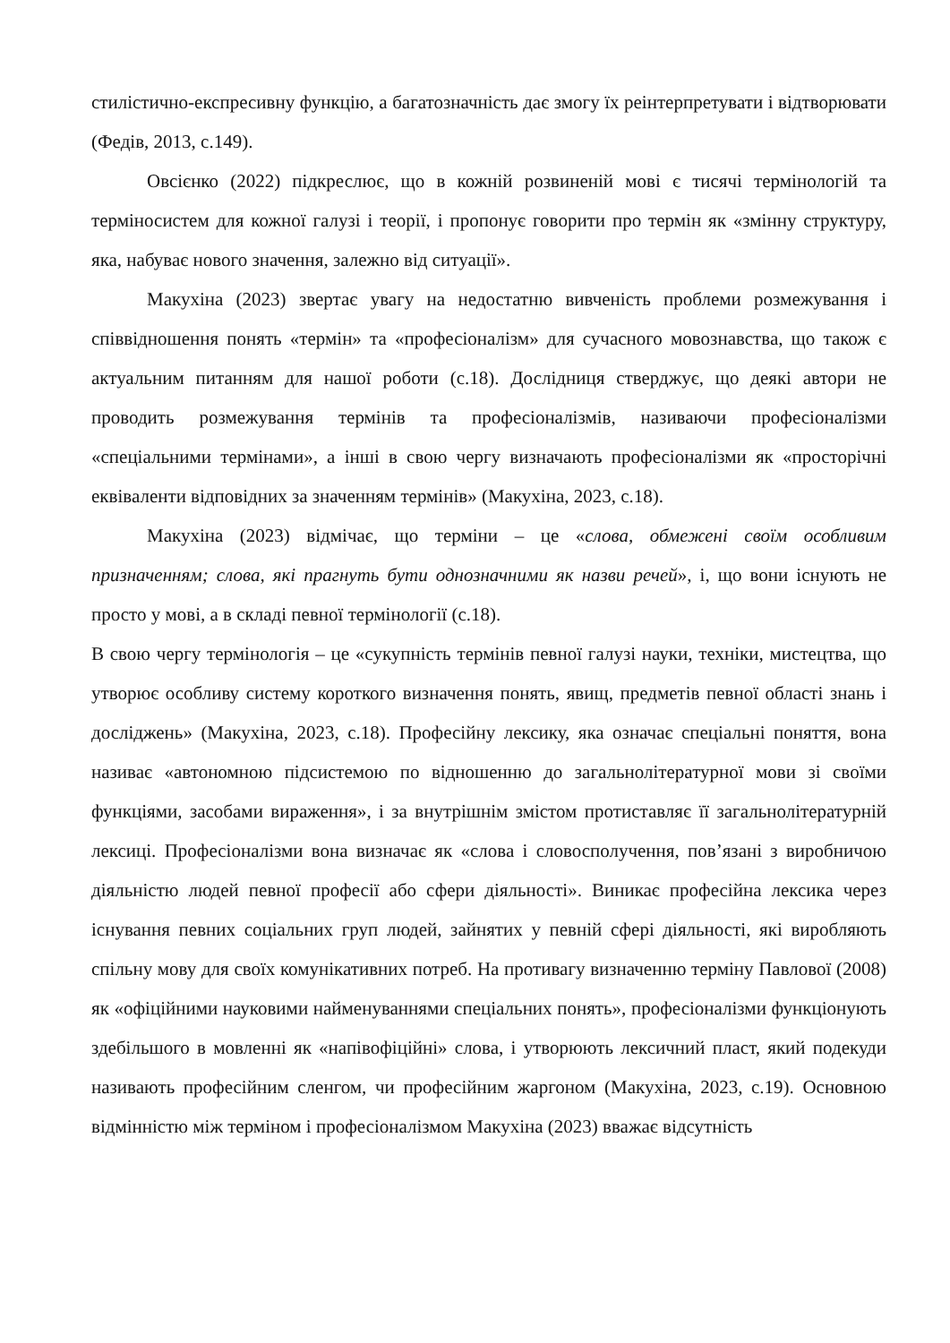стилістично-експресивну функцію, а багатозначність дає змогу їх реінтерпретувати і відтворювати (Федів, 2013, с.149).
Овсієнко (2022) підкреслює, що в кожній розвиненій мові є тисячі термінологій та терміносистем для кожної галузі і теорії, і пропонує говорити про термін як «змінну структуру, яка, набуває нового значення, залежно від ситуації».
Макухіна (2023) звертає увагу на недостатню вивченість проблеми розмежування і співвідношення понять «термін» та «професіоналізм» для сучасного мовознавства, що також є актуальним питанням для нашої роботи (с.18). Дослідниця стверджує, що деякі автори не проводить розмежування термінів та професіоналізмів, називаючи професіоналізми «спеціальними термінами», а інші в свою чергу визначають професіоналізми як «просторічні еквіваленти відповідних за значенням термінів» (Макухіна, 2023, с.18).
Макухіна (2023) відмічає, що терміни – це «слова, обмежені своїм особливим призначенням; слова, які прагнуть бути однозначними як назви речей», і, що вони існують не просто у мові, а в складі певної термінології (с.18).
В свою чергу термінологія – це «сукупність термінів певної галузі науки, техніки, мистецтва, що утворює особливу систему короткого визначення понять, явищ, предметів певної області знань і досліджень» (Макухіна, 2023, с.18). Професійну лексику, яка означає спеціальні поняття, вона називає «автономною підсистемою по відношенню до загальнолітературної мови зі своїми функціями, засобами вираження», і за внутрішнім змістом протиставляє її загальнолітературній лексиці. Професіоналізми вона визначає як «слова і словосполучення, пов’язані з виробничою діяльністю людей певної професії або сфери діяльності». Виникає професійна лексика через існування певних соціальних груп людей, зайнятих у певній сфері діяльності, які виробляють спільну мову для своїх комунікативних потреб. На противагу визначенню терміну Павлової (2008) як «офіційними науковими найменуваннями спеціальних понять», професіоналізми функціонують здебільшого в мовленні як «напівофіційні» слова, і утворюють лексичний пласт, який подекуди називають професійним сленгом, чи професійним жаргоном (Макухіна, 2023, с.19). Основною відмінністю між терміном і професіоналізмом Макухіна (2023) вважає відсутність